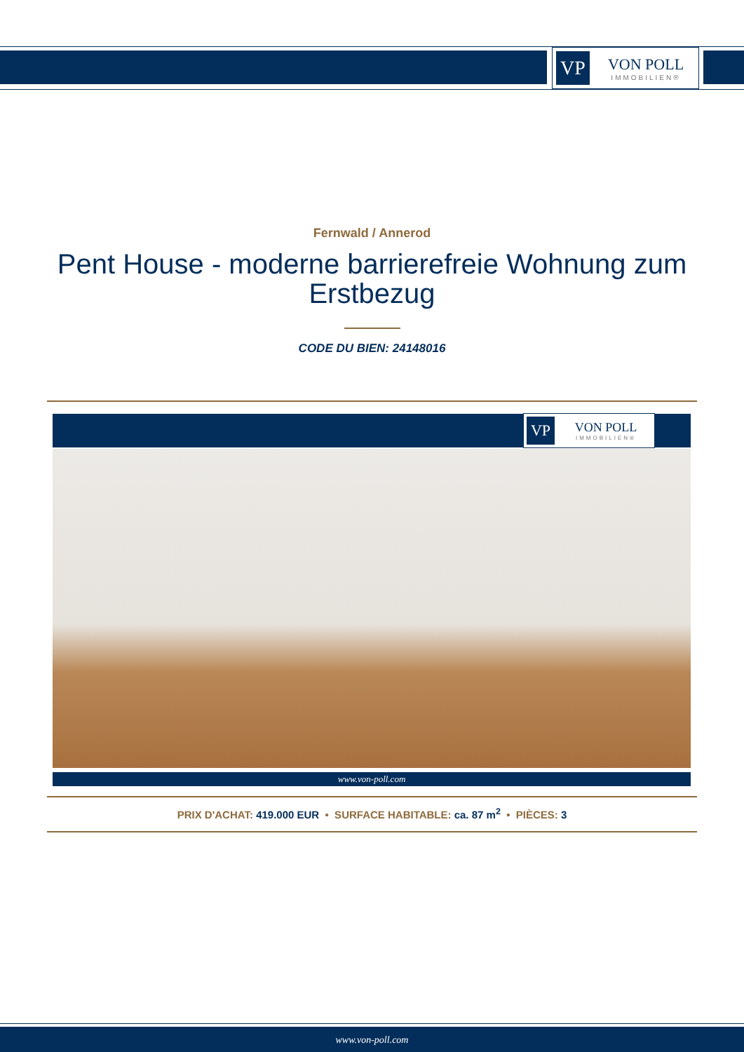VP
VON POLL
IMMOBILIEN®
Fernwald / Annerod
Pent House - moderne barrierefreie Wohnung zum Erstbezug
CODE DU BIEN: 24148016
VP
VON POLL
IMMOBILIEN®
www.von-poll.com
PRIX D'ACHAT: 419.000 EUR • SURFACE HABITABLE: ca. 87 m<sup>2</sup> • PIÈCES: 3
www.von-poll.com